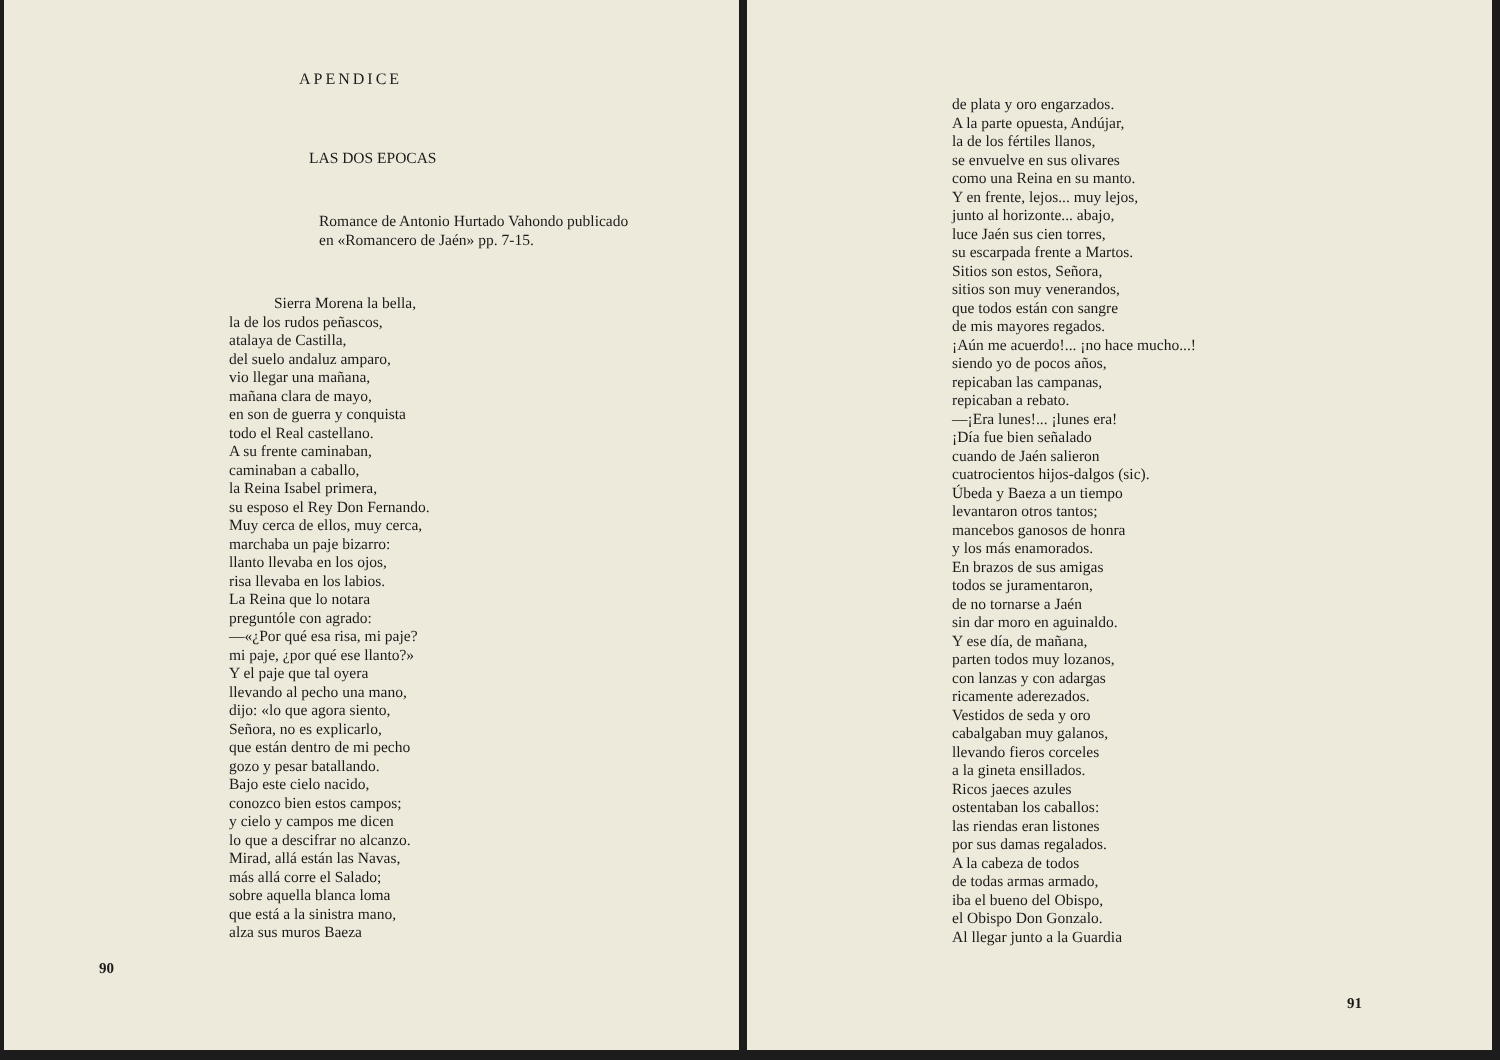APENDICE
LAS DOS EPOCAS
Romance de Antonio Hurtado Vahondo publicado
en «Romancero de Jaén» pp. 7-15.
Sierra Morena la bella,
la de los rudos peñascos,
atalaya de Castilla,
del suelo andaluz amparo,
vio llegar una mañana,
mañana clara de mayo,
en son de guerra y conquista
todo el Real castellano.
A su frente caminaban,
caminaban a caballo,
la Reina Isabel primera,
su esposo el Rey Don Fernando.
Muy cerca de ellos, muy cerca,
marchaba un paje bizarro:
llanto llevaba en los ojos,
risa llevaba en los labios.
La Reina que lo notara
preguntóle con agrado:
—«¿Por qué esa risa, mi paje?
mi paje, ¿por qué ese llanto?»
Y el paje que tal oyera
llevando al pecho una mano,
dijo: «lo que agora siento,
Señora, no es explicarlo,
que están dentro de mi pecho
gozo y pesar batallando.
Bajo este cielo nacido,
conozco bien estos campos;
y cielo y campos me dicen
lo que a descifrar no alcanzo.
Mirad, allá están las Navas,
más allá corre el Salado;
sobre aquella blanca loma
que está a la sinistra mano,
alza sus muros Baeza
90
de plata y oro engarzados.
A la parte opuesta, Andújar,
la de los fértiles llanos,
se envuelve en sus olivares
como una Reina en su manto.
Y en frente, lejos... muy lejos,
junto al horizonte... abajo,
luce Jaén sus cien torres,
su escarpada frente a Martos.
Sitios son estos, Señora,
sitios son muy venerandos,
que todos están con sangre
de mis mayores regados.
¡Aún me acuerdo!... ¡no hace mucho...!
siendo yo de pocos años,
repicaban las campanas,
repicaban a rebato.
—¡Era lunes!... ¡lunes era!
¡Día fue bien señalado
cuando de Jaén salieron
cuatrocientos hijos-dalgos (sic).
Úbeda y Baeza a un tiempo
levantaron otros tantos;
mancebos ganosos de honra
y los más enamorados.
En brazos de sus amigas
todos se juramentaron,
de no tornarse a Jaén
sin dar moro en aguinaldo.
Y ese día, de mañana,
parten todos muy lozanos,
con lanzas y con adargas
ricamente aderezados.
Vestidos de seda y oro
cabalgaban muy galanos,
llevando fieros corceles
a la gineta ensillados.
Ricos jaeces azules
ostentaban los caballos:
las riendas eran listones
por sus damas regalados.
A la cabeza de todos
de todas armas armado,
iba el bueno del Obispo,
el Obispo Don Gonzalo.
Al llegar junto a la Guardia
91